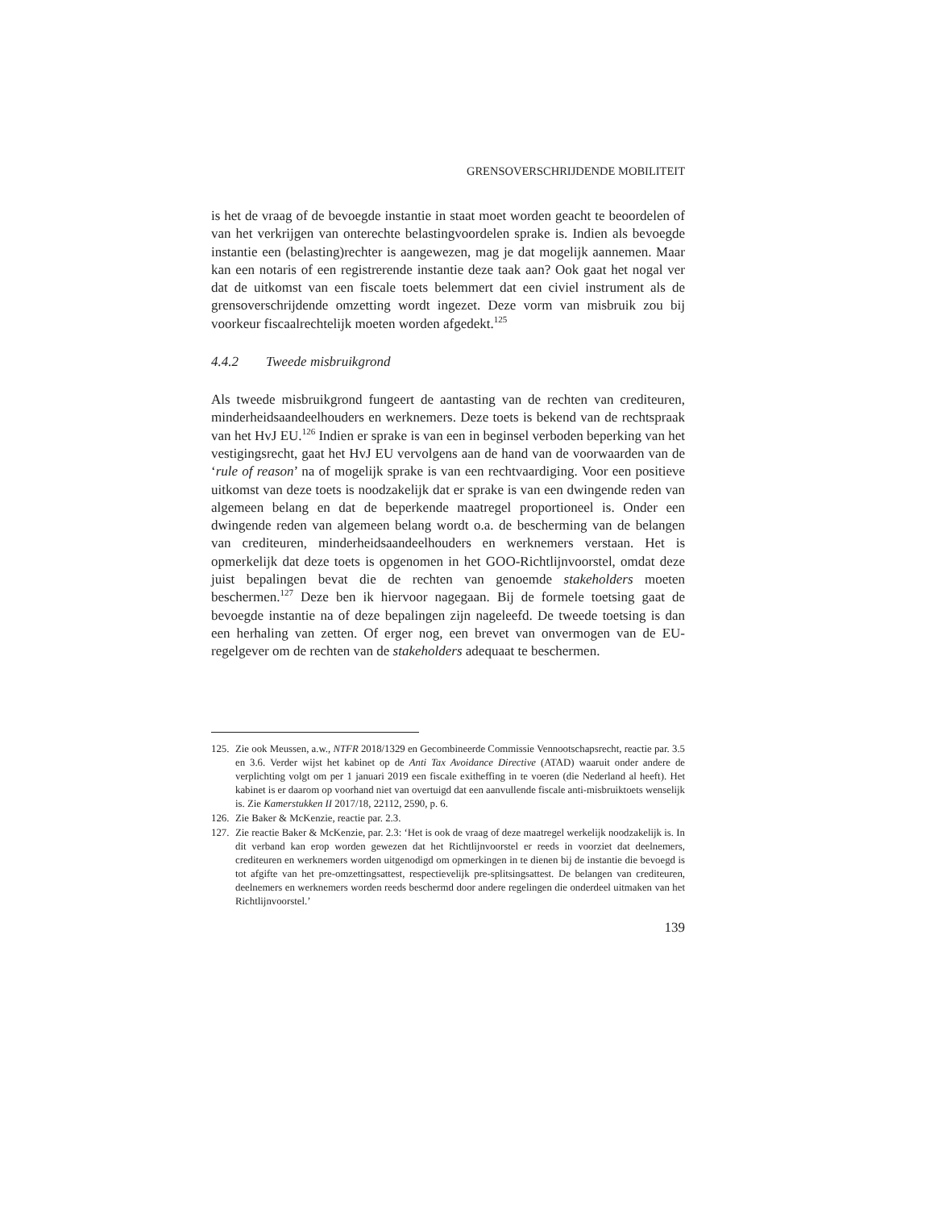GRENSOVERSCHRIJDENDE MOBILITEIT
is het de vraag of de bevoegde instantie in staat moet worden geacht te beoordelen of van het verkrijgen van onterechte belastingvoordelen sprake is. Indien als bevoegde instantie een (belasting)rechter is aangewezen, mag je dat mogelijk aannemen. Maar kan een notaris of een registrerende instantie deze taak aan? Ook gaat het nogal ver dat de uitkomst van een fiscale toets belemmert dat een civiel instrument als de grensoverschrijdende omzetting wordt ingezet. Deze vorm van misbruik zou bij voorkeur fiscaalrechtelijk moeten worden afgedekt.<sup>125</sup>
4.4.2 Tweede misbruikgrond
Als tweede misbruikgrond fungeert de aantasting van de rechten van crediteuren, minderheidsaandeelhouders en werknemers. Deze toets is bekend van de rechtspraak van het HvJ EU.<sup>126</sup> Indien er sprake is van een in beginsel verboden beperking van het vestigingsrecht, gaat het HvJ EU vervolgens aan de hand van de voorwaarden van de ‘rule of reason’ na of mogelijk sprake is van een rechtvaardiging. Voor een positieve uitkomst van deze toets is noodzakelijk dat er sprake is van een dwingende reden van algemeen belang en dat de beperkende maatregel proportioneel is. Onder een dwingende reden van algemeen belang wordt o.a. de bescherming van de belangen van crediteuren, minderheidsaandeelhouders en werknemers verstaan. Het is opmerkelijk dat deze toets is opgenomen in het GOO-Richtlijnvoorstel, omdat deze juist bepalingen bevat die de rechten van genoemde stakeholders moeten beschermen.<sup>127</sup> Deze ben ik hiervoor nagegaan. Bij de formele toetsing gaat de bevoegde instantie na of deze bepalingen zijn nageleefd. De tweede toetsing is dan een herhaling van zetten. Of erger nog, een brevet van onvermogen van de EU-regelgever om de rechten van de stakeholders adequaat te beschermen.
125. Zie ook Meussen, a.w., NTFR 2018/1329 en Gecombineerde Commissie Vennootschapsrecht, reactie par. 3.5 en 3.6. Verder wijst het kabinet op de Anti Tax Avoidance Directive (ATAD) waaruit onder andere de verplichting volgt om per 1 januari 2019 een fiscale exitheffing in te voeren (die Nederland al heeft). Het kabinet is er daarom op voorhand niet van overtuigd dat een aanvullende fiscale anti-misbruiktoets wenselijk is. Zie Kamerstukken II 2017/18, 22112, 2590, p. 6.
126. Zie Baker & McKenzie, reactie par. 2.3.
127. Zie reactie Baker & McKenzie, par. 2.3: ‘Het is ook de vraag of deze maatregel werkelijk noodzakelijk is. In dit verband kan erop worden gewezen dat het Richtlijnvoorstel er reeds in voorziet dat deelnemers, crediteuren en werknemers worden uitgenodigd om opmerkingen in te dienen bij de instantie die bevoegd is tot afgifte van het pre-omzettingsattest, respectievelijk pre-splitsingsattest. De belangen van crediteuren, deelnemers en werknemers worden reeds beschermd door andere regelingen die onderdeel uitmaken van het Richtlijnvoorstel.’
139